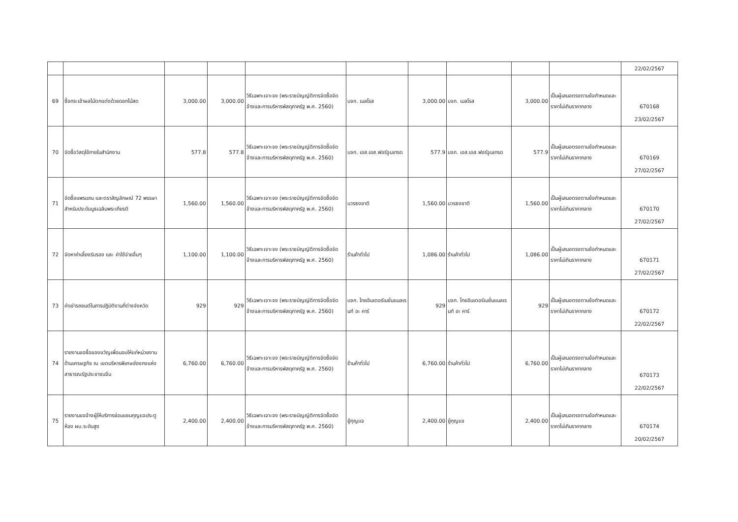| | | | | | | | | | | 22/02/2567 |
| 69 | ซื้อกระเช้าผลไม้ตกแต่งด้วยดอกไม้สด | 3,000.00 | 3,000.00 | วิธีเฉพาะเจาะจง (พระราชบัญญัติการจัดซื้อจัดจ้างและการบริหารพัสดุภาครัฐ พ.ศ. 2560) | บจก. เมลโรส | 3,000.00 | บจก. เมลโรส | 3,000.00 | เป็นผู้เสนอตรงตามข้อกำหนดและราคาไม่เกินราคากลาง | 670168 23/02/2567 |
| 70 | จัดซื้อวัสดุใช้ภายในสำนักงาน | 577.8 | 577.8 | วิธีเฉพาะเจาะจง (พระราชบัญญัติการจัดซื้อจัดจ้างและการบริหารพัสดุภาครัฐ พ.ศ. 2560) | บจก. เอส.เอส.ฟอร์จูนเทรด | 577.9 | บจก. เอส.เอส.ฟอร์จูนเทรด | 577.9 | เป็นผู้เสนอตรงตามข้อกำหนดและราคาไม่เกินราคากลาง | 670169 27/02/2567 |
| 71 | จัดซื้อแพรแถบ และตราสัญลักษณ์ 72 พรรษา สำหรับประดับบูธเฉลิมพระเกียรติ | 1,560.00 | 1,560.00 | วิธีเฉพาะเจาะจง (พระราชบัญญัติการจัดซื้อจัดจ้างและการบริหารพัสดุภาครัฐ พ.ศ. 2560) | บวรธงชาติ | 1,560.00 | บวรธงชาติ | 1,560.00 | เป็นผู้เสนอตรงตามข้อกำหนดและราคาไม่เกินราคากลาง | 670170 27/02/2567 |
| 72 | จัดหาค่าเลี้ยงรับรอง และ ค่าใช้จ่ายอื่นๆ | 1,100.00 | 1,100.00 | วิธีเฉพาะเจาะจง (พระราชบัญญัติการจัดซื้อจัดจ้างและการบริหารพัสดุภาครัฐ พ.ศ. 2560) | ร้านค้าทั่วไป | 1,086.00 | ร้านค้าทั่วไป | 1,086.00 | เป็นผู้เสนอตรงตามข้อกำหนดและราคาไม่เกินราคากลาง | 670171 27/02/2567 |
| 73 | ค่าเช่ารถยนต์ในการปฏิบัติงานที่ต่างจังหวัด | 929 | 929 | วิธีเฉพาะเจาะจง (พระราชบัญญัติการจัดซื้อจัดจ้างและการบริหารพัสดุภาครัฐ พ.ศ. 2560) | บจก. ไทยอินเตอร์เนชั่นแนลเรนท์ อะ คาร์ | 929 | บจก. ไทยอินเตอร์เนชั่นแนลเรนท์ อะ คาร์ | 929 | เป็นผู้เสนอตรงตามข้อกำหนดและราคาไม่เกินราคากลาง | 670172 22/02/2567 |
| 74 | รายงานขอซื้อของขวัญเพื่อมอบให้แก่หน่วยงานด้านเศรษฐกิจ ณ เขตบริหารพิเศษฮ่องกงแห่งสาธารณรัฐประชาชนจีน | 6,760.00 | 6,760.00 | วิธีเฉพาะเจาะจง (พระราชบัญญัติการจัดซื้อจัดจ้างและการบริหารพัสดุภาครัฐ พ.ศ. 2560) | ร้านค้าทั่วไป | 6,760.00 | ร้านค้าทั่วไป | 6,760.00 | เป็นผู้เสนอตรงตามข้อกำหนดและราคาไม่เกินราคากลาง | 670173 22/02/2567 |
| 75 | รายงานขอจ้างผู้ให้บริการซ่อมแซมกุญแจประตูห้อง ผบ.ระดับสูง | 2,400.00 | 2,400.00 | วิธีเฉพาะเจาะจง (พระราชบัญญัติการจัดซื้อจัดจ้างและการบริหารพัสดุภาครัฐ พ.ศ. 2560) | ยู้กุญแจ | 2,400.00 | ยู้กุญแจ | 2,400.00 | เป็นผู้เสนอตรงตามข้อกำหนดและราคาไม่เกินราคากลาง | 670174 20/02/2567 |